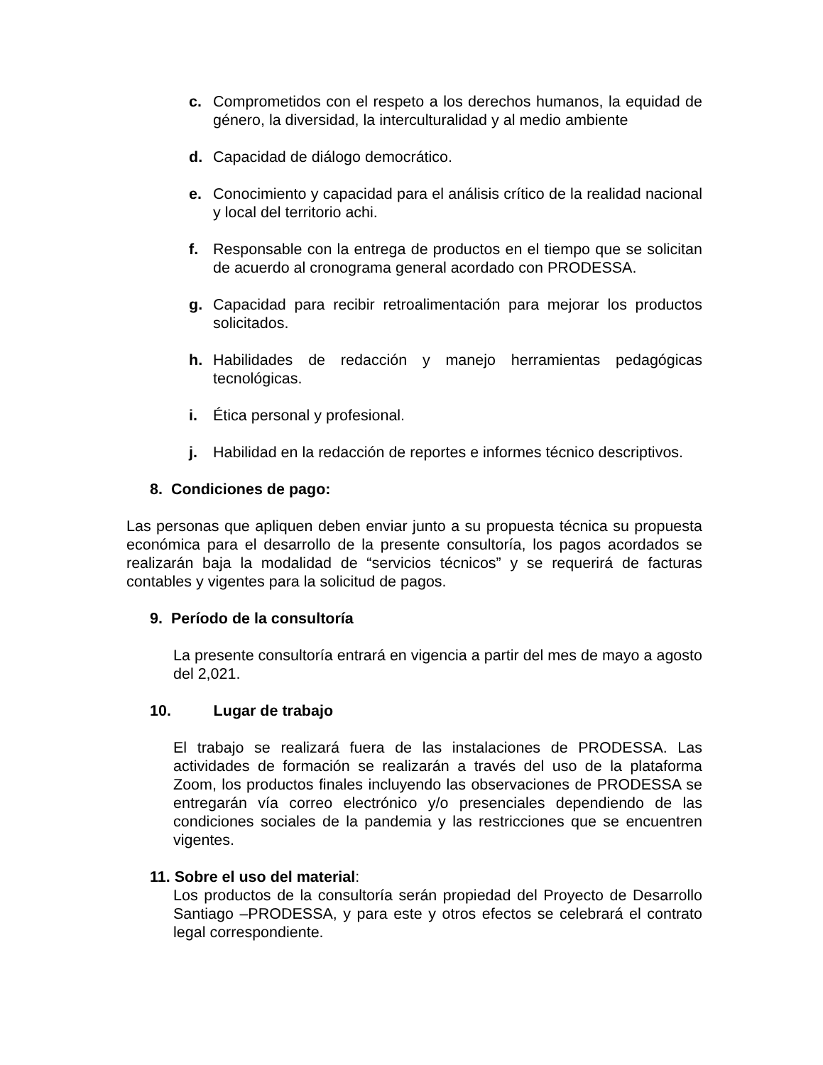c. Comprometidos con el respeto a los derechos humanos, la equidad de género, la diversidad, la interculturalidad y al medio ambiente
d. Capacidad de diálogo democrático.
e. Conocimiento y capacidad para el análisis crítico de la realidad nacional y local del territorio achi.
f. Responsable con la entrega de productos en el tiempo que se solicitan de acuerdo al cronograma general acordado con PRODESSA.
g. Capacidad para recibir retroalimentación para mejorar los productos solicitados.
h. Habilidades de redacción y manejo herramientas pedagógicas tecnológicas.
i. Ética personal y profesional.
j. Habilidad en la redacción de reportes e informes técnico descriptivos.
8. Condiciones de pago:
Las personas que apliquen deben enviar junto a su propuesta técnica su propuesta económica para el desarrollo de la presente consultoría, los pagos acordados se realizarán baja la modalidad de “servicios técnicos” y se requerirá de facturas contables y vigentes para la solicitud de pagos.
9. Período de la consultoría
La presente consultoría entrará en vigencia a partir del mes de mayo a agosto del 2,021.
10. Lugar de trabajo
El trabajo se realizará fuera de las instalaciones de PRODESSA. Las actividades de formación se realizarán a través del uso de la plataforma Zoom, los productos finales incluyendo las observaciones de PRODESSA se entregarán vía correo electrónico y/o presenciales dependiendo de las condiciones sociales de la pandemia y las restricciones que se encuentren vigentes.
11. Sobre el uso del material:
Los productos de la consultoría serán propiedad del Proyecto de Desarrollo Santiago –PRODESSA, y para este y otros efectos se celebrará el contrato legal correspondiente.